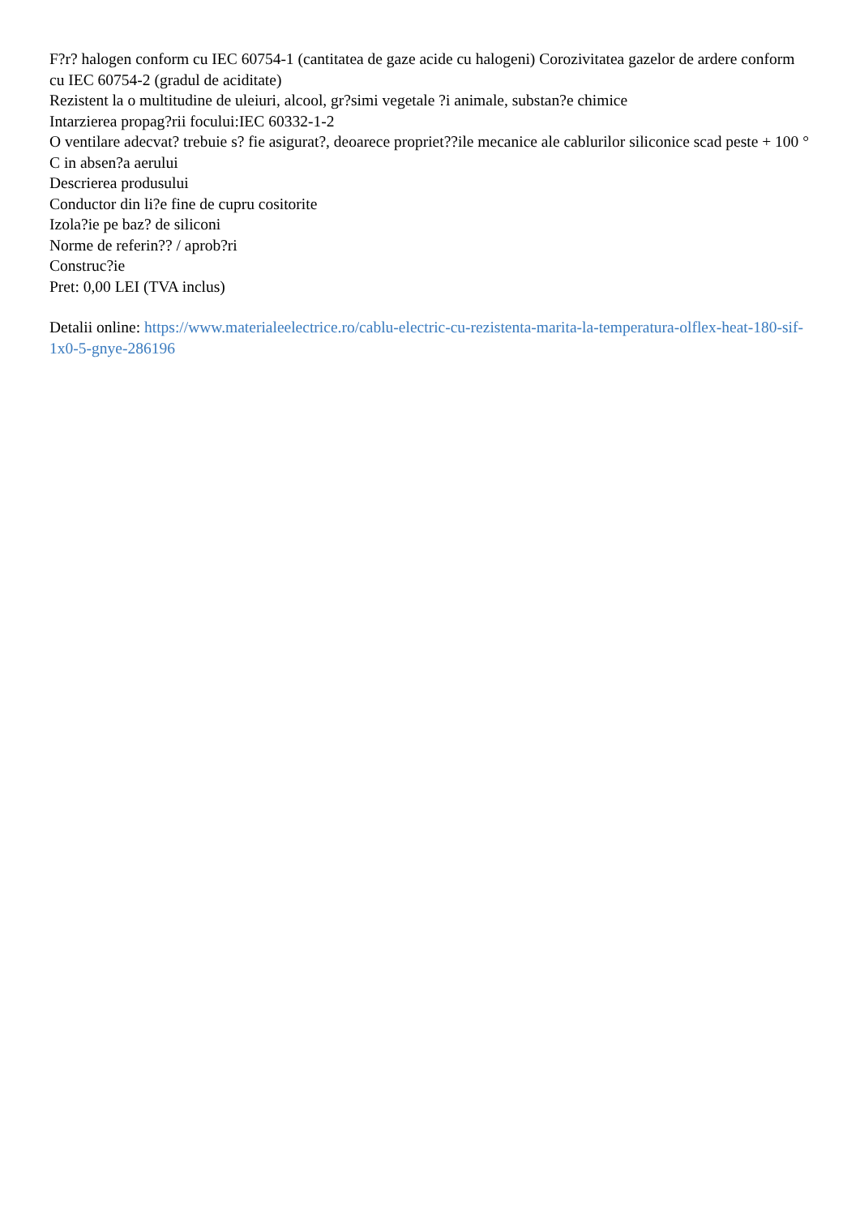F?r? halogen conform cu IEC 60754-1 (cantitatea de gaze acide cu halogeni) Corozivitatea gazelor de ardere conform cu IEC 60754-2 (gradul de aciditate)
Rezistent la o multitudine de uleiuri, alcool, gr?simi vegetale ?i animale, substan?e chimice
Intarzierea propag?rii focului:IEC 60332-1-2
O ventilare adecvat? trebuie s? fie asigurat?, deoarece propriet??ile mecanice ale cablurilor siliconice scad peste + 100 ° C in absen?a aerului
Descrierea produsului
Conductor din li?e fine de cupru cositorite
Izola?ie pe baz? de siliconi
Norme de referin?? / aprob?ri
Construc?ie
Pret: 0,00 LEI (TVA inclus)
Detalii online: https://www.materialeelectrice.ro/cablu-electric-cu-rezistenta-marita-la-temperatura-olflex-heat-180-sif-1x0-5-gnye-286196